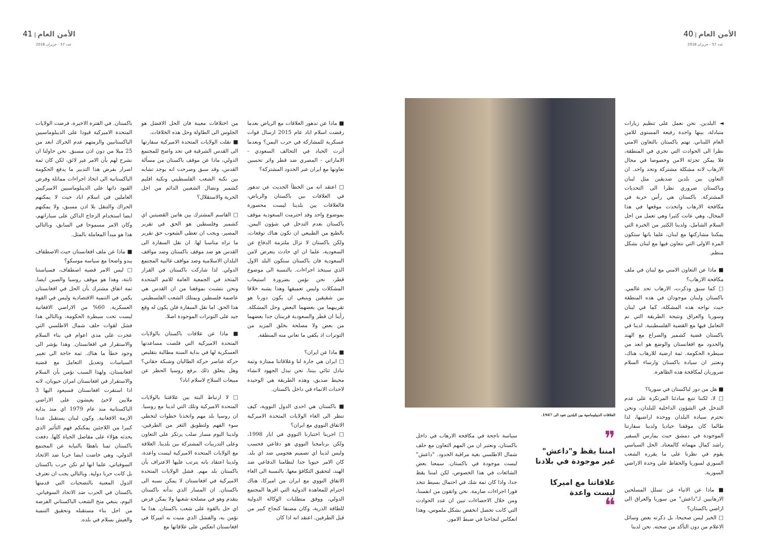41 | الأمن العام
عدد 57 - حزيران 2018
■ ماذا عن تدهور العلاقات مع الرياض بعدما رفضت اسلام اباد عام 2015 ارسال قوات عسكرية للمشاركة في حرب اليمن؟ وبعدما أثرت الحياد في التحالف السعودي - الاماراتي - المصري ضد قطر واثر تحسين تعاونها مع ايران عبر الحدود المشتركة؟
□ اعتقد انه من الخطأ الحديث عن تدهور في العلاقات بين باكستان والرياض، فالعلاقات بين بلدينا ليست محصورة بموضوع واحد وقد احترمت السعودية موقف باكستان بعدم التدخل في شؤون اليمن. بالطبع من الطبيعي ان تكون هناك توقعات، ولكن باكستان لا تزال ملتزمة الدفاع عن السعودية، علما ان اي حادث يتعرض لامن السعودية فان باكستان ستكون البلد الاول الذي سيتخذ اجراءات. بالنسبة الى موضوع قطر، نحن نؤمن بضرورة استيعاب المشكلات وليس تعميقها وهذا يشبه خلافا بين شقيقين وينبغي ان يكون دورنا هو تقريبهما من بعضهما البعض وحل المشكلة. رأينا ان قطر والسعودية قريبتان جدا بعضهما من بعض ولا مصلحة بخلق المزيد من التوترات اذ يكفي ما تعاني منه المنطقة.
■ ماذا عن ايران؟
□ ايران هي جارة لنا وعلاقاتنا ممتازة وثمة تبادل ثنائي بيننا. نحن نبذل الجهود لانشاء محيط صديق، وهذه الطريقة هي الوحيدة لاحداث الانماء في داخل باكستان.
■ باكستان هي احدى الدول النووية، كيف تنظر الى الغاء الولايات المتحدة الاميركية الاتفاق النووي مع ايران؟
□ اجرينا اختبارنا النووي في ايار 1998، ولكن برنامجنا النووي هو دفاعي فحسب وليس لدينا اي تصميم هجومي ضد اي بلد. كان الامر حيويا جدا لنظامنا الدفاعي ضد الهند، لتحقيق التكافؤ معها. بالنسبة الى الغاء الاتفاق النووي مع ايران من اميركا، هناك احترام للمعاهدة الدولية التي اقرها المجتمع الدولي، ووفق متطلبات الوكالة الدولية للطاقة الذرية، وكان مصنفا كنجاح كبير من قبل الطرفين. اعتقد انه اذا كان
من اختلافات معينة فان الحل الافضل هو الجلوس الى الطاولة وحل هذه الخلافات.
■ نقلت الولايات المتحدة الاميركية سفارتها الى القدس الشرقية في تحد واضح للمجتمع الدولي، ماذا عن موقف باكستان من مسألة القدس، وقد سبق وصرحت انه يوجد تشابه بين نكبة الشعب الفلسطيني ونكبة اقليم كشمير ونضال الشعبين الدائم من اجل الحرية والاستقلال؟
□ القاسم المشترك بين هاتين القضيتين اي كشمير وفلسطين هو الحق في تقرير المصير، ويجب ان تعطى الشعوب حق تقرير ما تراه مناسبا لها. ان نقل السفارة الى القدس هو ضد موقف باكستان وضد مواقف البلدان الاسلامية وضد مواقف غالبية المجتمع الدولي. لذا شاركت باكستان في القرار المتخذ في الجمعية العامة للامم المتحدة ونحن نتشبث بموقفنا من ان القدس هي عاصمة فلسطين ويمتلك الشعب الفلسطيني هذا الحق. اما نقل السفارة فلن يكون له وقع جيد على التوترات الموجودة اصلا.
■ ماذا عن علاقات باكستان بالولايات المتحدة الاميركية التي قلصت مساعدتها العسكرية لها في بداية السنة مطالبة بتقليص حركة عناصر حركة الطالبان وشبكة حقاني؟ وهل يتعلق ذلك برفع روسيا الحظر عن مبيعات السلاح لاسلام اباد؟
□ لا ارتباط البتة بين علاقتنا بالولايات المتحدة الاميركية وتلك التي لدينا مع روسيا. ان روسيا بلد مهم واتخذنا خطوات لتخطي سوء الفهم ولتطويق الثغر من الطرفين، ولدينا اليوم مسار صلب يرتكز على التعاون وعلى التدريبات المشتركة بين بلدينا. العلاقة مع الولايات المتحدة الاميركية ليست واعدة، ولدينا اعتقاد بانه يترتب عليها الاعتراف بأن باكستان بلد مهم. فشل الولايات المتحدة الاميركية في افغانستان لا يمكن نسبه الى باكستان. ان المسار الذي بدأته باكستان يتقدم وهو في مصلحة شعبها ولا يمكن فرض اي حل بالقوة على شعب باكستان. هذا ما نؤمن به، والفشل الذي منيت به اميركا في افغانستان انعكس على علاقاتها مع
باكستان. في الفترة الاخيرة، فرضت الولايات المتحدة الاميركية قيودا على الديبلوماسيين الباكستانيين والزمتهم عدم الحراك ابعد من 25 ميلا من دون اذن مسبق. نحن حاولنا ان نشرح لهم بأن الامر غير لائق، لكن كان ثمة اصرار بفرض هذا التدبير ما يدفع الحكومة الباكستانية الى اتخاذ اجراءات مماثلة وفرض القيود ذاتها على الديبلوماسيين الاميركيين العاملين في اسلام اباد حيث لا يمكنهم الحراك والتنقل بلا اذن مسبق، ولا يمكنهم ايضا استخدام الزجاج الداكن على سياراتهم، وكان الامر مسموحا في السابق، وبالتالي هذا هو مبدأ المعاملة بالمثل.
■ ماذا عن ملف افغانستان حيث الاصطفاف يبدو واضحا مع سياسة موسكو؟
□ ليس الامر قضية اصطفاف، فسياستنا ثابتة، وهذا هو موقف روسيا والصين ايضا. ثمة اتفاق مشترك بأن الحل في افغانستان يكمن في التنمية الاقتصادية وليس في القوة العسكرية. 60% من الاراضي الافغانية ليست تحت سيطرة الحكومة، وبالتالي هذا فشل لقوات حلف شمال الاطلسي التي عجزت على مدى اعوام في بناء السلام والاستقرار في افغانستان. وهذا يؤشر الى وجود خطأ ما هناك. ثمة حاجة الى تغيير السياسات وتعديل التعامل مع قضية افغانستان، ولهذا السبب نؤمن بأن السلام والاستقرار في افغانستان امران حيويان، لانه اذا استقرت افغانستان فسيعود اليها 3 ملايين لاجئ يعيشون على الاراضي الباكستانية منذ عام 1979 اي منذ بداية الازمة الافغانية. وكون لبنان يستقبل عددا كبيرا من اللاجئين يمكنكم فهم التأثير الذي يحدثه هؤلاء على مفاصل الحياة كلها. دفعت باكستان ثمنا باهظا بالنيابة عن المجتمع الدولي، وهي خاضت ايضا حربا ضد الاتحاد السوفياتي، علما انها لم تكن حرب باكستان بل كانت حربا دولية. وبالتالي يجب ان تعترف الدول المعنية بالتضحيات التي قدمتها باكستان في الحرب ضد الاتحاد السوفياتي. اليوم، ينبغي منح الشعب الباكستاني الفرصة من اجل بناء مستقبله وتحقيق التنمية والعيش بسلام في بلده.
الأمن العام | 40
عدد 57 - حزيران 2018
◄ البلدين. نحن نعمل على تنظيم زيارات متبادلة، بينها واحدة رفيعة المستوى للامن العام اللبناني. تهتم باكستان بالتعاون الامني نظرا الى الحوادث التي تجري في المنطقة، فلا يمكن تجزئة الامن وخصوصا في مجال الارهاب لانه مشكلة مشتركة وتحد واحد. ان التعاون بين بلدين صديقين مثل لبنان وباكستان ضروري نظرا الى التحديات المشتركة. باكستان هي رأس حربة في مكافحة الارهاب واتخذت موقعها في هذا المجال، وهي عانت كثيرا وهي تعمل من اجل السلام الشامل، ولدينا الكثير من الخبرة التي يمكننا مشاركتها مع لبنان، علما بانها ستكون المرة الاولى التي نتعاون فيها مع لبنان بشكل منظم.
■ ماذا عن التعاون الامني مع لبنان في ملف مكافحة الارهاب؟
□ كما سبق وذكرت، الارهاب تحد عالمي. باكستان ولبنان موجودان في هذه المنطقة حيث نواجه هذه المشكلة، كما في لبنان وسوريا والعراق ونتيجة الطريقة التي تم التعامل فيها مع القضية الفلسطينية. لدينا في باكستان قضية كشمير والصراع مع الهند والحدود مع افغانستان والوضع هو ابعد من سيطرة الحكومة. ثمة ارضية للارهاب هناك، ونعتبر ان سيادة باكستان وارساء السلام ضروريان لمكافحة هذه الظاهرة.
■ هل من دور لباكستان في سوريا؟
□ لا، لكننا نتبع مبادئنا المرتكزة على عدم التدخل في الشؤون الداخلية للبلدان، ونحن نحترم سيادة البلدان ووحدة اراضيها، لذا طالما كان موقفنا حياديا ولدينا سفارتنا الموجودة في دمشق حيث يمارس السفير راشد كمال مهماته كالمعتاد. الحل السياسي يقوم في نظرنا على ما يقرره الشعب السوري لسوريا والحفاظ على وحدة الاراضي السورية.
■ ماذا عن الانباء عن تسلل المسلحين الارهابيين لـ"داعش" من سوريا والعراق الى اراضي باكستان؟
□ الخبر ليس صحيحا، بل ذكرته بعض وسائل الاعلام من دون التأكد من صحته. نحن لدينا
العلاقات الديبلوماسية بين البلدين تعود الى 1947.
❞
امننا يقظ و"داعش" غير موجودة في بلادنا
علاقاتنا مع اميركا ليست واعدة
❝
سياسة ناجحة في مكافحة الارهاب في داخل باكستان، ونعتبر ان من المهم التعاون مع حلف شمال الاطلسي بغية مراقبة الحدود. "داعش" ليست موجودة في باكستان. سمعنا بعض الشائعات في هذا الخصوص، لكن امننا يقظ جدا، واذا كان ثمة شك في احتمال بسيط تتخذ فورا اجراءات صارمة. نحن واثقون من انفسنا، ومن خلال الاحصاءات تبين ان عدد الحوادث التي كانت تحصل انخفض بشكل ملموس، وهذا انعكاس لنجاحنا في ضبط الامور.